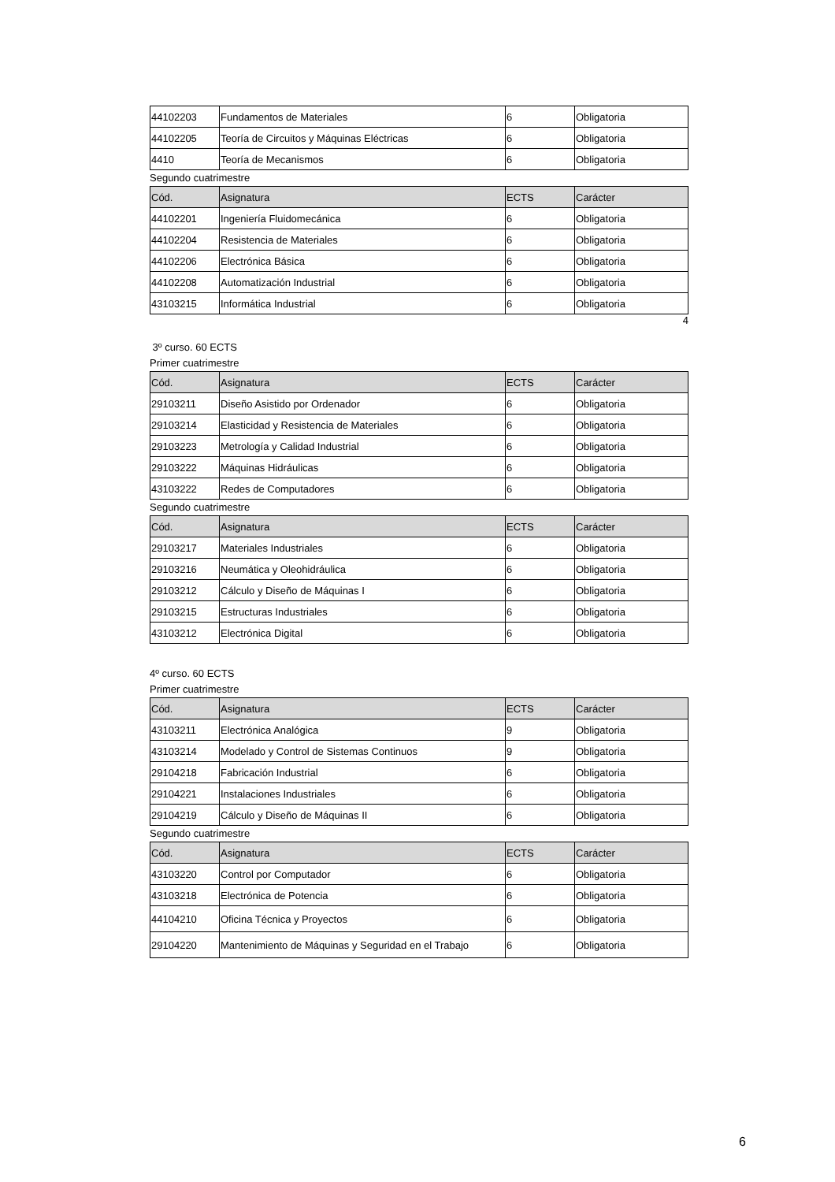| 44102203 | Fundamentos de Materiales | 6 | Obligatoria |
| 44102205 | Teoría de Circuitos y Máquinas Eléctricas | 6 | Obligatoria |
| 4410 | Teoría de Mecanismos | 6 | Obligatoria |
Segundo cuatrimestre
| Cód. | Asignatura | ECTS | Carácter |
| --- | --- | --- | --- |
| 44102201 | Ingeniería Fluidomecánica | 6 | Obligatoria |
| 44102204 | Resistencia de Materiales | 6 | Obligatoria |
| 44102206 | Electrónica Básica | 6 | Obligatoria |
| 44102208 | Automatización Industrial | 6 | Obligatoria |
| 43103215 | Informática Industrial | 6 | Obligatoria |
4
3º curso. 60 ECTS
Primer cuatrimestre
| Cód. | Asignatura | ECTS | Carácter |
| --- | --- | --- | --- |
| 29103211 | Diseño Asistido por Ordenador | 6 | Obligatoria |
| 29103214 | Elasticidad y Resistencia de Materiales | 6 | Obligatoria |
| 29103223 | Metrología y Calidad Industrial | 6 | Obligatoria |
| 29103222 | Máquinas Hidráulicas | 6 | Obligatoria |
| 43103222 | Redes de Computadores | 6 | Obligatoria |
Segundo cuatrimestre
| Cód. | Asignatura | ECTS | Carácter |
| --- | --- | --- | --- |
| 29103217 | Materiales Industriales | 6 | Obligatoria |
| 29103216 | Neumática y Oleohidráulica | 6 | Obligatoria |
| 29103212 | Cálculo y Diseño de Máquinas I | 6 | Obligatoria |
| 29103215 | Estructuras Industriales | 6 | Obligatoria |
| 43103212 | Electrónica Digital | 6 | Obligatoria |
4º curso. 60 ECTS
Primer cuatrimestre
| Cód. | Asignatura | ECTS | Carácter |
| --- | --- | --- | --- |
| 43103211 | Electrónica Analógica | 9 | Obligatoria |
| 43103214 | Modelado y Control de Sistemas Continuos | 9 | Obligatoria |
| 29104218 | Fabricación Industrial | 6 | Obligatoria |
| 29104221 | Instalaciones Industriales | 6 | Obligatoria |
| 29104219 | Cálculo y Diseño de Máquinas II | 6 | Obligatoria |
Segundo cuatrimestre
| Cód. | Asignatura | ECTS | Carácter |
| --- | --- | --- | --- |
| 43103220 | Control por Computador | 6 | Obligatoria |
| 43103218 | Electrónica de Potencia | 6 | Obligatoria |
| 44104210 | Oficina Técnica y Proyectos | 6 | Obligatoria |
| 29104220 | Mantenimiento de Máquinas y Seguridad en el Trabajo | 6 | Obligatoria |
6